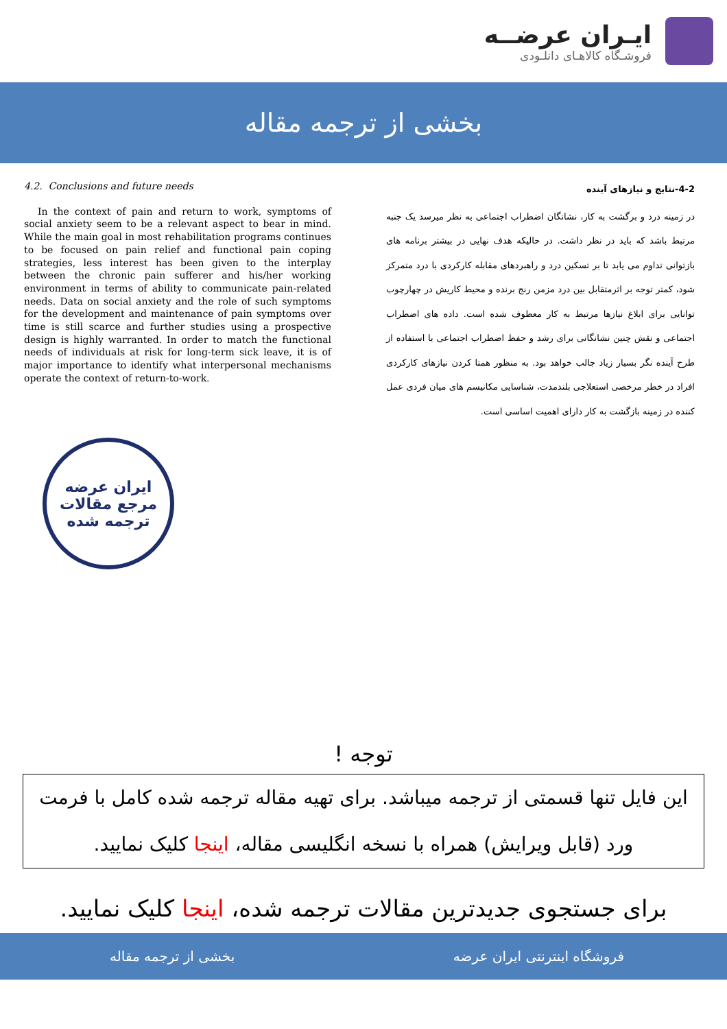ایـران عرضــه
فروشـگاه کالاهـای دانلـودی
بخشی از ترجمه مقاله
4.2. Conclusions and future needs
In the context of pain and return to work, symptoms of social anxiety seem to be a relevant aspect to bear in mind. While the main goal in most rehabilitation programs continues to be focused on pain relief and functional pain coping strategies, less interest has been given to the interplay between the chronic pain sufferer and his/her working environment in terms of ability to communicate pain-related needs. Data on social anxiety and the role of such symptoms for the development and maintenance of pain symptoms over time is still scarce and further studies using a prospective design is highly warranted. In order to match the functional needs of individuals at risk for long-term sick leave, it is of major importance to identify what interpersonal mechanisms operate the context of return-to-work.
4-2-نتایج و نیازهای آینده
در زمینه درد و برگشت به کار، نشانگان اضطراب اجتماعی به نظر میرسد یک جنبه مرتبط باشد که باید در نظر داشت. در حالیکه هدف نهایی در بیشتر برنامه های بازتوانی تداوم می یابد تا بر تسکین درد و راهبردهای مقابله کارکردی با درد متمرکز شود، کمتر توجه بر اثرمتقابل بین درد مزمن رنج برنده و محیط کاریش در چهارچوب توانایی برای ابلاغ نیازها مرتبط به کار معطوف شده است. داده های اضطراب اجتماعی و نقش چنین نشانگانی برای رشد و حفظ اضطراب اجتماعی با استفاده از طرح آینده نگر بسیار زیاد جالب خواهد بود. به منظور همتا کردن نیازهای کارکردی افراد در خطر مرخصی استعلاجی بلندمدت، شناسایی مکانیسم های میان فردی عمل کننده در زمینه بازگشت به کار دارای اهمیت اساسی است.
ایران عرضه
مرجع مقالات
ترجمه شده
توجه !
این فایل تنها قسمتی از ترجمه میباشد. برای تهیه مقاله ترجمه شده کامل با فرمت ورد (قابل ویرایش) همراه با نسخه انگلیسی مقاله، اینجا کلیک نمایید.
برای جستجوی جدیدترین مقالات ترجمه شده، اینجا کلیک نمایید.
فروشگاه اینترنتی ایران عرضه بخشی از ترجمه مقاله